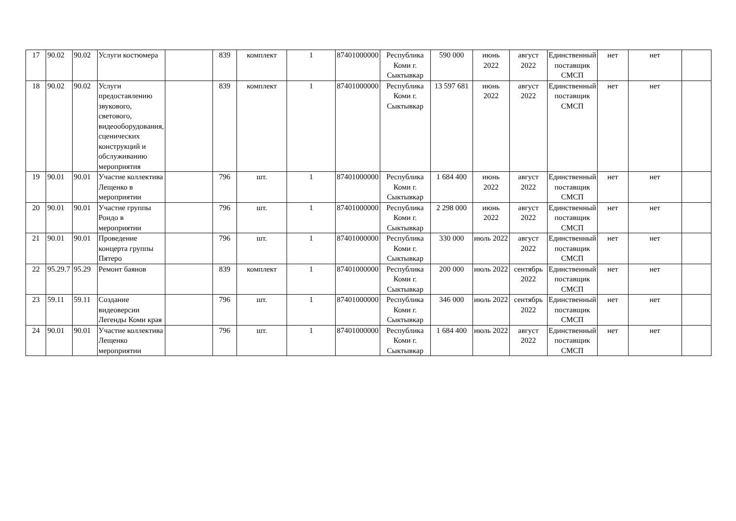| 17 | 90.02 | 90.02 | Услуги костюмера | | 839 | комплект | 1 | 87401000000 | Республика Коми г. Сыктывкар | 590 000 | июнь 2022 | август 2022 | Единственный поставщик СМСП | нет | нет | |
| 18 | 90.02 | 90.02 | Услуги предоставлению звукового, светового, видеооборудования, сценических конструкций и обслуживанию мероприятия | | 839 | комплект | 1 | 87401000000 | Республика Коми г. Сыктывкар | 13 597 681 | июнь 2022 | август 2022 | Единственный поставщик СМСП | нет | нет | |
| 19 | 90.01 | 90.01 | Участие коллектива Лещенко в мероприятии | | 796 | шт. | 1 | 87401000000 | Республика Коми г. Сыктывкар | 1 684 400 | июнь 2022 | август 2022 | Единственный поставщик СМСП | нет | нет | |
| 20 | 90.01 | 90.01 | Участие группы Рондо в мероприятии | | 796 | шт. | 1 | 87401000000 | Республика Коми г. Сыктывкар | 2 298 000 | июнь 2022 | август 2022 | Единственный поставщик СМСП | нет | нет | |
| 21 | 90.01 | 90.01 | Проведение концерта группы Пятеро | | 796 | шт. | 1 | 87401000000 | Республика Коми г. Сыктывкар | 330 000 | июль 2022 | август 2022 | Единственный поставщик СМСП | нет | нет | |
| 22 | 95.29.7 | 95.29 | Ремонт баянов | | 839 | комплект | 1 | 87401000000 | Республика Коми г. Сыктывкар | 200 000 | июль 2022 | сентябрь 2022 | Единственный поставщик СМСП | нет | нет | |
| 23 | 59.11 | 59.11 | Создание видеоверсии Легенды Коми края | | 796 | шт. | 1 | 87401000000 | Республика Коми г. Сыктывкар | 346 000 | июль 2022 | сентябрь 2022 | Единственный поставщик СМСП | нет | нет | |
| 24 | 90.01 | 90.01 | Участие коллектива Лещенко мероприятии | | 796 | шт. | 1 | 87401000000 | Республика Коми г. Сыктывкар | 1 684 400 | июль 2022 | август 2022 | Единственный поставщик СМСП | нет | нет | |